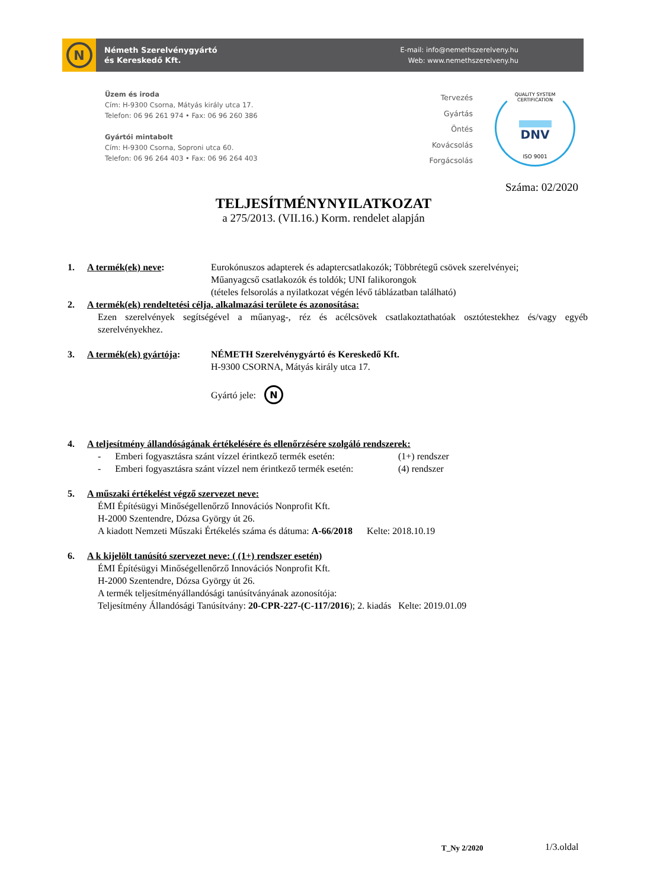N
Németh Szerelvénygyártó
és Kereskedő Kft.
E-mail: info@nemethszerelveny.hu
Web: www.nemethszerelveny.hu
Üzem és iroda
Cím: H-9300 Csorna, Mátyás király utca 17.
Telefon: 06 96 261 974 • Fax: 06 96 260 386
Gyártói mintabolt
Cím: H-9300 Csorna, Soproni utca 60.
Telefon: 06 96 264 403 • Fax: 06 96 264 403
Tervezés
Gyártás
Öntés
Kovácsolás
Forgácsolás
QUALITY SYSTEM CERTIFICATION
DNV
ISO 9001
Száma: 02/2020
TELJESÍTMÉNYNYILATKOZAT
a 275/2013. (VII.16.) Korm. rendelet alapján
1. A termék(ek) neve: Eurokónuszos adapterek és adaptercsatlakozók; Többrétegű csövek szerelvényei;
Műanyagcső csatlakozók és toldók; UNI falikorongok
(tételes felsorolás a nyilatkozat végén lévő táblázatban található)
2. A termék(ek) rendeltetési célja, alkalmazási területe és azonosítása:
Ezen szerelvények segítségével a műanyag-, réz és acélcsövek csatlakoztathatóak osztótestekhez és/vagy egyéb szerelvényekhez.
3. A termék(ek) gyártója: NÉMETH Szerelvénygyártó és Kereskedő Kft.
H-9300 CSORNA, Mátyás király utca 17.
Gyártó jele: N
4. A teljesítmény állandóságának értékelésére és ellenőrzésére szolgáló rendszerek:
- Emberi fogyasztásra szánt vízzel érintkező termék esetén: (1+) rendszer
- Emberi fogyasztásra szánt vízzel nem érintkező termék esetén: (4) rendszer
5. A műszaki értékelést végző szervezet neve:
ÉMI Építésügyi Minőségellenőrző Innovációs Nonprofit Kft.
H-2000 Szentendre, Dózsa György út 26.
A kiadott Nemzeti Műszaki Értékelés száma és dátuma: A-66/2018 Kelte: 2018.10.19
6. A k kijelölt tanúsító szervezet neve: ( (1+) rendszer esetén)
ÉMI Építésügyi Minőségellenőrző Innovációs Nonprofit Kft.
H-2000 Szentendre, Dózsa György út 26.
A termék teljesítményállandósági tanúsítványának azonosítója:
Teljesítmény Állandósági Tanúsítvány: 20-CPR-227-(C-117/2016); 2. kiadás Kelte: 2019.01.09
T_Ny 2/2020 1/3.oldal